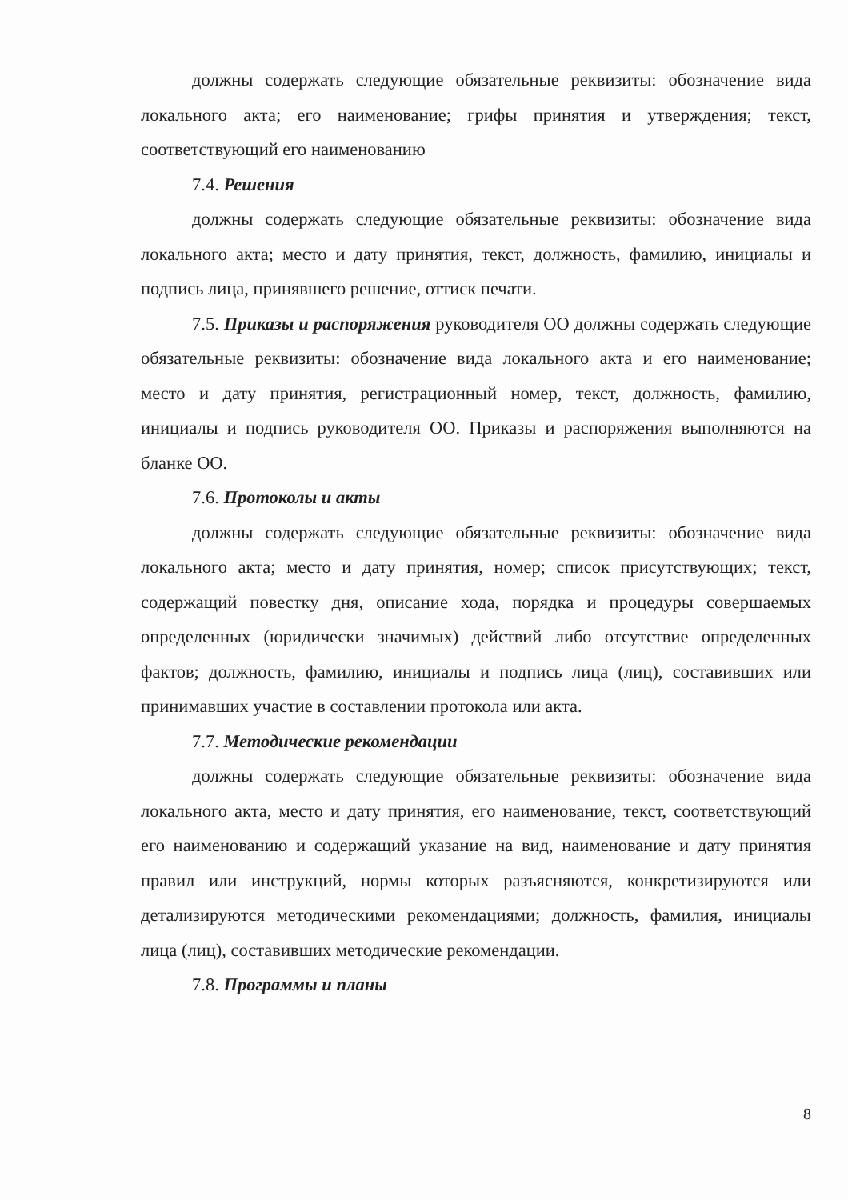должны содержать следующие обязательные реквизиты: обозначение вида локального акта; его наименование; грифы принятия и утверждения; текст, соответствующий его наименованию
7.4. Решения
должны содержать следующие обязательные реквизиты: обозначение вида локального акта; место и дату принятия, текст, должность, фамилию, инициалы и подпись лица, принявшего решение, оттиск печати.
7.5. Приказы и распоряжения руководителя ОО должны содержать следующие обязательные реквизиты: обозначение вида локального акта и его наименование; место и дату принятия, регистрационный номер, текст, должность, фамилию, инициалы и подпись руководителя ОО. Приказы и распоряжения выполняются на бланке ОО.
7.6. Протоколы и акты
должны содержать следующие обязательные реквизиты: обозначение вида локального акта; место и дату принятия, номер; список присутствующих; текст, содержащий повестку дня, описание хода, порядка и процедуры совершаемых определенных (юридически значимых) действий либо отсутствие определенных фактов; должность, фамилию, инициалы и подпись лица (лиц), составивших или принимавших участие в составлении протокола или акта.
7.7. Методические рекомендации
должны содержать следующие обязательные реквизиты: обозначение вида локального акта, место и дату принятия, его наименование, текст, соответствующий его наименованию и содержащий указание на вид, наименование и дату принятия правил или инструкций, нормы которых разъясняются, конкретизируются или детализируются методическими рекомендациями; должность, фамилия, инициалы лица (лиц), составивших методические рекомендации.
7.8. Программы и планы
8